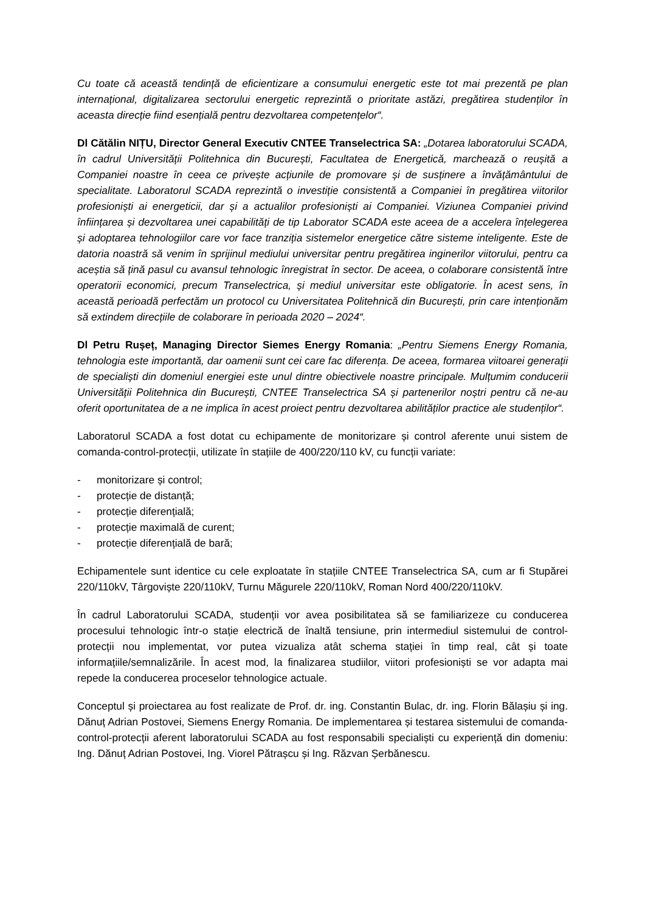Cu toate că această tendință de eficientizare a consumului energetic este tot mai prezentă pe plan internațional, digitalizarea sectorului energetic reprezintă o prioritate astăzi, pregătirea studenților în aceasta direcție fiind esențială pentru dezvoltarea competențelor“.
Dl Cătălin NIȚU, Director General Executiv CNTEE Transelectrica SA: „Dotarea laboratorului SCADA, în cadrul Universității Politehnica din București, Facultatea de Energetică, marchează o reușită a Companiei noastre în ceea ce privește acțiunile de promovare și de susținere a învățământului de specialitate. Laboratorul SCADA reprezintă o investiție consistentă a Companiei în pregătirea viitorilor profesioniști ai energeticii, dar și a actualilor profesioniști ai Companiei. Viziunea Companiei privind înființarea și dezvoltarea unei capabilități de tip Laborator SCADA este aceea de a accelera înțelegerea și adoptarea tehnologiilor care vor face tranziția sistemelor energetice către sisteme inteligente. Este de datoria noastră să venim în sprijinul mediului universitar pentru pregătirea inginerilor viitorului, pentru ca aceștia să țină pasul cu avansul tehnologic înregistrat în sector. De aceea, o colaborare consistentă între operatorii economici, precum Transelectrica, și mediul universitar este obligatorie. În acest sens, în această perioadă perfectăm un protocol cu Universitatea Politehnică din București, prin care intenționăm să extindem direcțiile de colaborare în perioada 2020 – 2024“.
Dl Petru Rușeț, Managing Director Siemes Energy Romania: „Pentru Siemens Energy Romania, tehnologia este importantă, dar oamenii sunt cei care fac diferența. De aceea, formarea viitoarei generații de specialiști din domeniul energiei este unul dintre obiectivele noastre principale. Mulțumim conducerii Universității Politehnica din București, CNTEE Transelectrica SA și partenerilor noștri pentru că ne-au oferit oportunitatea de a ne implica în acest proiect pentru dezvoltarea abilităților practice ale studenților“.
Laboratorul SCADA a fost dotat cu echipamente de monitorizare și control aferente unui sistem de comanda-control-protecții, utilizate în stațiile de 400/220/110 kV, cu funcții variate:
- monitorizare și control;
- protecție de distanță;
- protecție diferențială;
- protecție maximală de curent;
- protecție diferențială de bară;
Echipamentele sunt identice cu cele exploatate în stațiile CNTEE Transelectrica SA, cum ar fi Stupărei 220/110kV, Târgoviște 220/110kV, Turnu Măgurele 220/110kV, Roman Nord 400/220/110kV.
În cadrul Laboratorului SCADA, studenții vor avea posibilitatea să se familiarizeze cu conducerea procesului tehnologic într-o stație electrică de înaltă tensiune, prin intermediul sistemului de control-protecții nou implementat, vor putea vizualiza atât schema stației în timp real, cât și toate informațiile/semnalizările. În acest mod, la finalizarea studiilor, viitori profesioniști se vor adapta mai repede la conducerea proceselor tehnologice actuale.
Conceptul și proiectarea au fost realizate de Prof. dr. ing. Constantin Bulac, dr. ing. Florin Bălașiu și ing. Dănuț Adrian Postovei, Siemens Energy Romania. De implementarea și testarea sistemului de comanda-control-protecții aferent laboratorului SCADA au fost responsabili specialiști cu experiență din domeniu: Ing. Dănuț Adrian Postovei, Ing. Viorel Pătrașcu și Ing. Răzvan Șerbănescu.